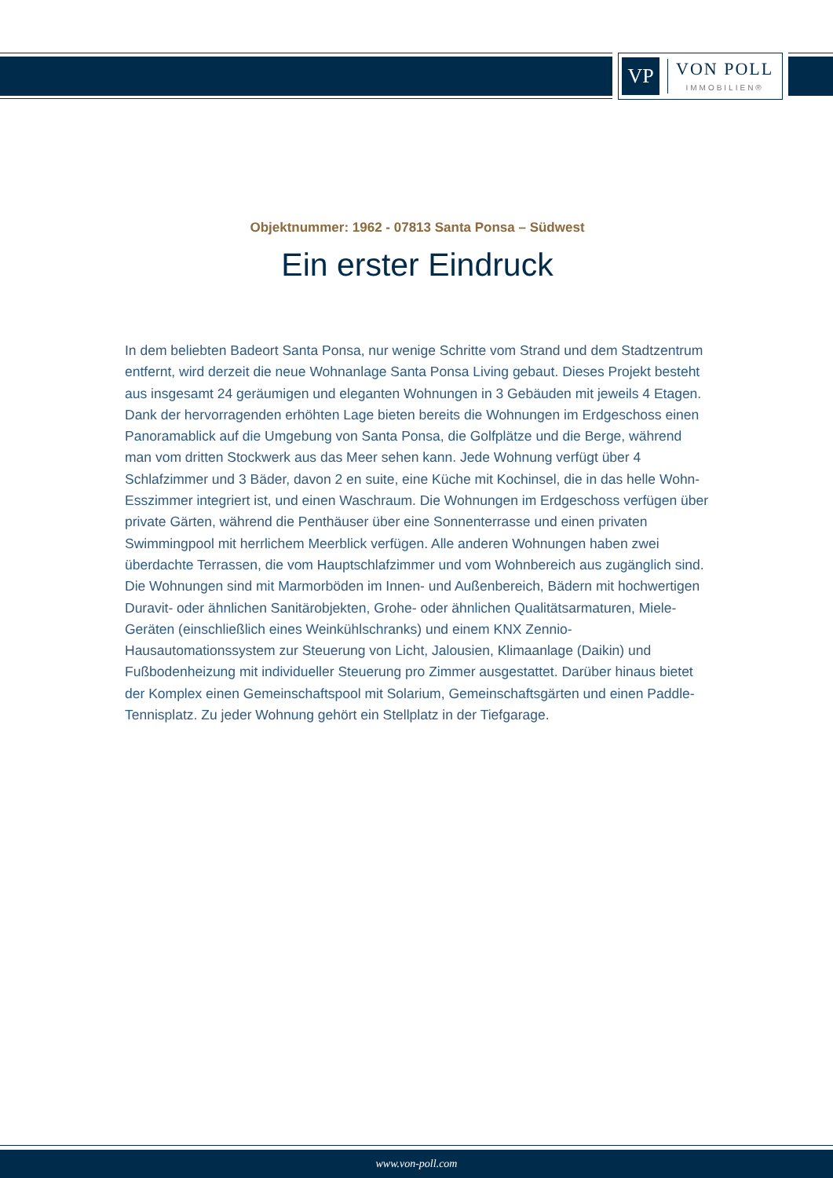VP
VON POLL
IMMOBILIEN®
Objektnummer: 1962 - 07813 Santa Ponsa – Südwest
Ein erster Eindruck
In dem beliebten Badeort Santa Ponsa, nur wenige Schritte vom Strand und dem Stadtzentrum entfernt, wird derzeit die neue Wohnanlage Santa Ponsa Living gebaut. Dieses Projekt besteht aus insgesamt 24 geräumigen und eleganten Wohnungen in 3 Gebäuden mit jeweils 4 Etagen. Dank der hervorragenden erhöhten Lage bieten bereits die Wohnungen im Erdgeschoss einen Panoramablick auf die Umgebung von Santa Ponsa, die Golfplätze und die Berge, während man vom dritten Stockwerk aus das Meer sehen kann. Jede Wohnung verfügt über 4 Schlafzimmer und 3 Bäder, davon 2 en suite, eine Küche mit Kochinsel, die in das helle Wohn-Esszimmer integriert ist, und einen Waschraum. Die Wohnungen im Erdgeschoss verfügen über private Gärten, während die Penthäuser über eine Sonnenterrasse und einen privaten Swimmingpool mit herrlichem Meerblick verfügen. Alle anderen Wohnungen haben zwei überdachte Terrassen, die vom Hauptschlafzimmer und vom Wohnbereich aus zugänglich sind. Die Wohnungen sind mit Marmorböden im Innen- und Außenbereich, Bädern mit hochwertigen Duravit- oder ähnlichen Sanitärobjekten, Grohe- oder ähnlichen Qualitätsarmaturen, Miele-Geräten (einschließlich eines Weinkühlschranks) und einem KNX Zennio-Hausautomationssystem zur Steuerung von Licht, Jalousien, Klimaanlage (Daikin) und Fußbodenheizung mit individueller Steuerung pro Zimmer ausgestattet. Darüber hinaus bietet der Komplex einen Gemeinschaftspool mit Solarium, Gemeinschaftsgärten und einen Paddle-Tennisplatz. Zu jeder Wohnung gehört ein Stellplatz in der Tiefgarage.
www.von-poll.com